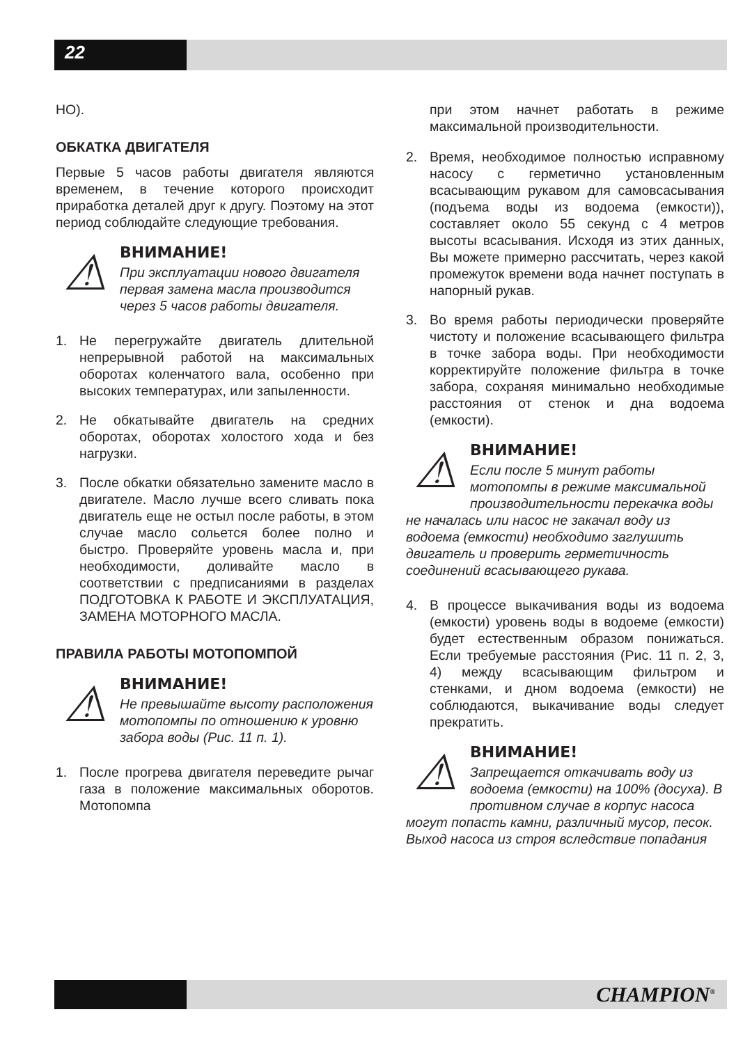22
НО).
ОБКАТКА ДВИГАТЕЛЯ
Первые 5 часов работы двигателя являются временем, в течение которого происходит приработка деталей друг к другу. Поэтому на этот период соблюдайте следующие требования.
⚠
ВНИМАНИЕ!
При эксплуатации нового двигателя первая замена масла производится через 5 часов работы двигателя.
1. Не перегружайте двигатель длительной непрерывной работой на максимальных оборотах коленчатого вала, особенно при высоких температурах, или запыленности.
2. Не обкатывайте двигатель на средних оборотах, оборотах холостого хода и без нагрузки.
3. После обкатки обязательно замените масло в двигателе. Масло лучше всего сливать пока двигатель еще не остыл после работы, в этом случае масло сольется более полно и быстро. Проверяйте уровень масла и, при необходимости, доливайте масло в соответствии с предписаниями в разделах ПОДГОТОВКА К РАБОТЕ И ЭКСПЛУАТАЦИЯ, ЗАМЕНА МОТОРНОГО МАСЛА.
ПРАВИЛА РАБОТЫ МОТОПОМПОЙ
⚠
ВНИМАНИЕ!
Не превышайте высоту расположения мотопомпы по отношению к уровню забора воды (Рис. 11 п. 1).
1. После прогрева двигателя переведите рычаг газа в положение максимальных оборотов. Мотопомпа
при этом начнет работать в режиме максимальной производительности.
2. Время, необходимое полностью исправному насосу с герметично установленным всасывающим рукавом для самовсасывания (подъема воды из водоема (емкости)), составляет около 55 секунд с 4 метров высоты всасывания. Исходя из этих данных, Вы можете примерно рассчитать, через какой промежуток времени вода начнет поступать в напорный рукав.
3. Во время работы периодически проверяйте чистоту и положение всасывающего фильтра в точке забора воды. При необходимости корректируйте положение фильтра в точке забора, сохраняя минимально необходимые расстояния от стенок и дна водоема (емкости).
⚠
ВНИМАНИЕ!
Если после 5 минут работы мотопомпы в режиме максимальной производительности перекачка воды не началась или насос не закачал воду из водоема (емкости) необходимо заглушить двигатель и проверить герметичность соединений всасывающего рукава.
4. В процессе выкачивания воды из водоема (емкости) уровень воды в водоеме (емкости) будет естественным образом понижаться. Если требуемые расстояния (Рис. 11 п. 2, 3, 4) между всасывающим фильтром и стенками, и дном водоема (емкости) не соблюдаются, выкачивание воды следует прекратить.
⚠
ВНИМАНИЕ!
Запрещается откачивать воду из водоема (емкости) на 100% (досуха). В противном случае в корпус насоса могут попасть камни, различный мусор, песок. Выход насоса из строя вследствие попадания
CHAMPION<sup>®</sup>